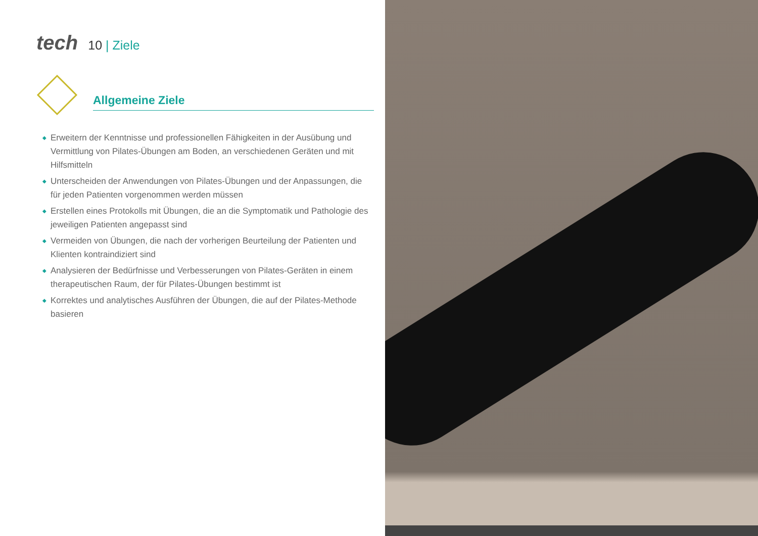tech
10 | Ziele
Allgemeine Ziele
◆ Erweitern der Kenntnisse und professionellen Fähigkeiten in der Ausübung und Vermittlung von Pilates-Übungen am Boden, an verschiedenen Geräten und mit Hilfsmitteln
◆ Unterscheiden der Anwendungen von Pilates-Übungen und der Anpassungen, die für jeden Patienten vorgenommen werden müssen
◆ Erstellen eines Protokolls mit Übungen, die an die Symptomatik und Pathologie des jeweiligen Patienten angepasst sind
◆ Vermeiden von Übungen, die nach der vorherigen Beurteilung der Patienten und Klienten kontraindiziert sind
◆ Analysieren der Bedürfnisse und Verbesserungen von Pilates-Geräten in einem therapeutischen Raum, der für Pilates-Übungen bestimmt ist
◆ Korrektes und analytisches Ausführen der Übungen, die auf der Pilates-Methode basieren